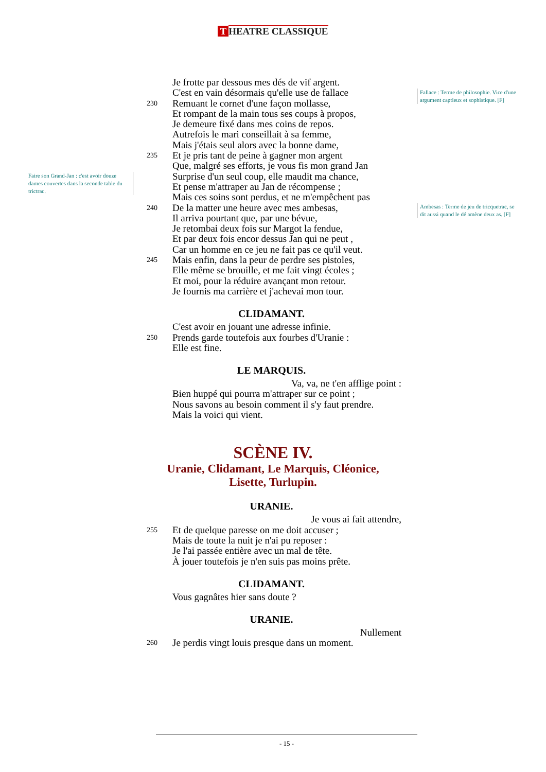T HEATRE CLASSIQUE
Fallace : Terme de philosophie. Vice d'une argument captieux et sophistique. [F]
Faire son Grand-Jan : c'est avoir douze dames couvertes dans la seconde table du trictrac.
Ambesas : Terme de jeu de tricquetrac, se dit aussi quand le dé amène deux as. [F]
Je frotte par dessous mes dés de vif argent.
C'est en vain désormais qu'elle use de fallace
230
Remuant le cornet d'une façon mollasse,
Et rompant de la main tous ses coups à propos,
Je demeure fixé dans mes coins de repos.
Autrefois le mari conseillait à sa femme,
Mais j'étais seul alors avec la bonne dame,
235
Et je pris tant de peine à gagner mon argent
Que, malgré ses efforts, je vous fis mon grand Jan
Surprise d'un seul coup, elle maudit ma chance,
Et pense m'attraper au Jan de récompense ;
Mais ces soins sont perdus, et ne m'empêchent pas
240
De la matter une heure avec mes ambesas,
Il arriva pourtant que, par une bévue,
Je retombai deux fois sur Margot la fendue,
Et par deux fois encor dessus Jan qui ne peut ,
Car un homme en ce jeu ne fait pas ce qu'il veut.
245
Mais enfin, dans la peur de perdre ses pistoles,
Elle même se brouille, et me fait vingt écoles ;
Et moi, pour la réduire avançant mon retour.
Je fournis ma carrière et j'achevai mon tour.
CLIDAMANT.
C'est avoir en jouant une adresse infinie.
250
Prends garde toutefois aux fourbes d'Uranie :
Elle est fine.
LE MARQUIS.
Va, va, ne t'en afflige point :
Bien huppé qui pourra m'attraper sur ce point ;
Nous savons au besoin comment il s'y faut prendre.
Mais la voici qui vient.
SCÈNE IV.
Uranie, Clidamant, Le Marquis, Cléonice,
Lisette, Turlupin.
URANIE.
Je vous ai fait attendre,
255
Et de quelque paresse on me doit accuser ;
Mais de toute la nuit je n'ai pu reposer :
Je l'ai passée entière avec un mal de tête.
À jouer toutefois je n'en suis pas moins prête.
CLIDAMANT.
Vous gagnâtes hier sans doute ?
URANIE.
Nullement
260
Je perdis vingt louis presque dans un moment.
- 15 -